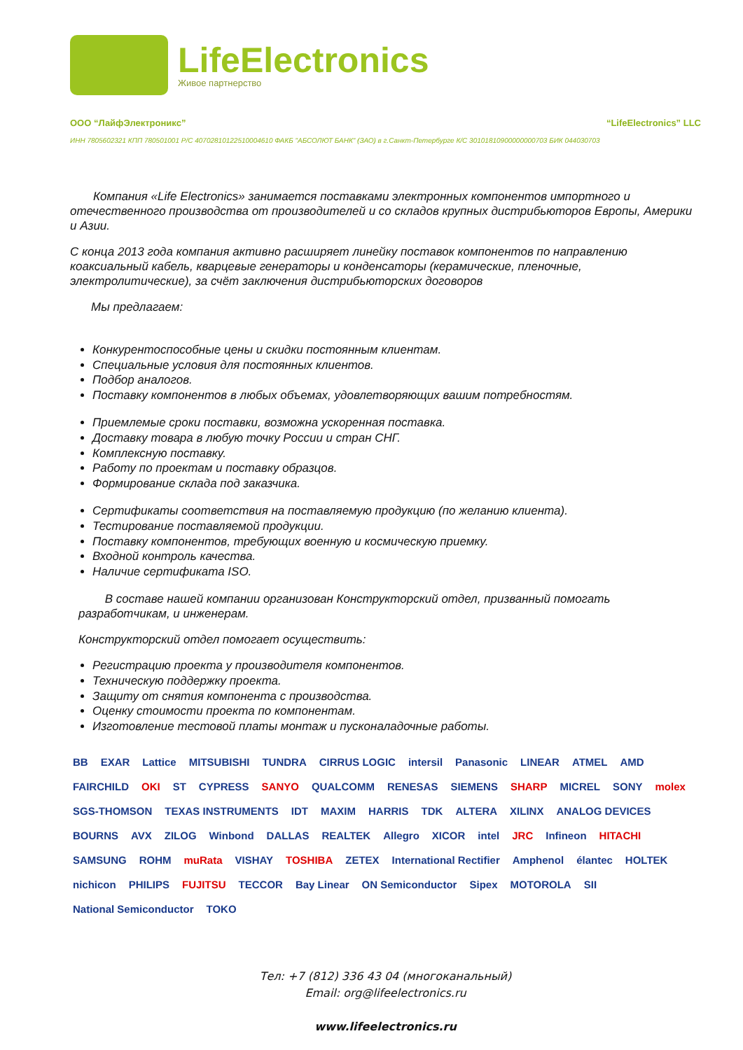LifeElectronics
Живое партнерство
ООО “ЛайфЭлектроникс” “LifeElectronics” LLC
ИНН 7805602321 КПП 780501001 Р/С 40702810122510004610 ФАКБ "АБСОЛЮТ БАНК" (ЗАО) в г.Санкт-Петербурге К/С 30101810900000000703 БИК 044030703
Компания «Life Electronics» занимается поставками электронных компонентов импортного и отечественного производства от производителей и со складов крупных дистрибьюторов Европы, Америки и Азии.
С конца 2013 года компания активно расширяет линейку поставок компонентов по направлению коаксиальный кабель, кварцевые генераторы и конденсаторы (керамические, пленочные, электролитические), за счёт заключения дистрибьюторских договоров
Мы предлагаем:
Конкурентоспособные цены и скидки постоянным клиентам.
Специальные условия для постоянных клиентов.
Подбор аналогов.
Поставку компонентов в любых объемах, удовлетворяющих вашим потребностям.
Приемлемые сроки поставки, возможна ускоренная поставка.
Доставку товара в любую точку России и стран СНГ.
Комплексную поставку.
Работу по проектам и поставку образцов.
Формирование склада под заказчика.
Сертификаты соответствия на поставляемую продукцию (по желанию клиента).
Тестирование поставляемой продукции.
Поставку компонентов, требующих военную и космическую приемку.
Входной контроль качества.
Наличие сертификата ISO.
В составе нашей компании организован Конструкторский отдел, призванный помогать разработчикам, и инженерам.
Конструкторский отдел помогает осуществить:
Регистрацию проекта у производителя компонентов.
Техническую поддержку проекта.
Защиту от снятия компонента с производства.
Оценку стоимости проекта по компонентам.
Изготовление тестовой платы монтаж и пусконаладочные работы.
BB EXAR Lattice MITSUBISHI TUNDRA CIRRUS LOGIC intersil Panasonic LINEAR ATMEL AMD FAIRCHILD OKI ST CYPRESS SANYO QUALCOMM RENESAS SIEMENS SHARP MICREL SONY molex SGS-THOMSON TEXAS INSTRUMENTS IDT MAXIM HARRIS TDK ALTERA XILINX ANALOG DEVICES BOURNS AVX ZILOG Winbond DALLAS REALTEK Allegro XICOR intel JRC Infineon HITACHI SAMSUNG ROHM muRata VISHAY TOSHIBA ZETEX International Rectifier Amphenol élantec HOLTEK nichicon PHILIPS FUJITSU TECCOR Bay Linear ON Semiconductor Sipex MOTOROLA SII National Semiconductor TOKO
Тел: +7 (812) 336 43 04 (многоканальный)
Email: org@lifeelectronics.ru
www.lifeelectronics.ru